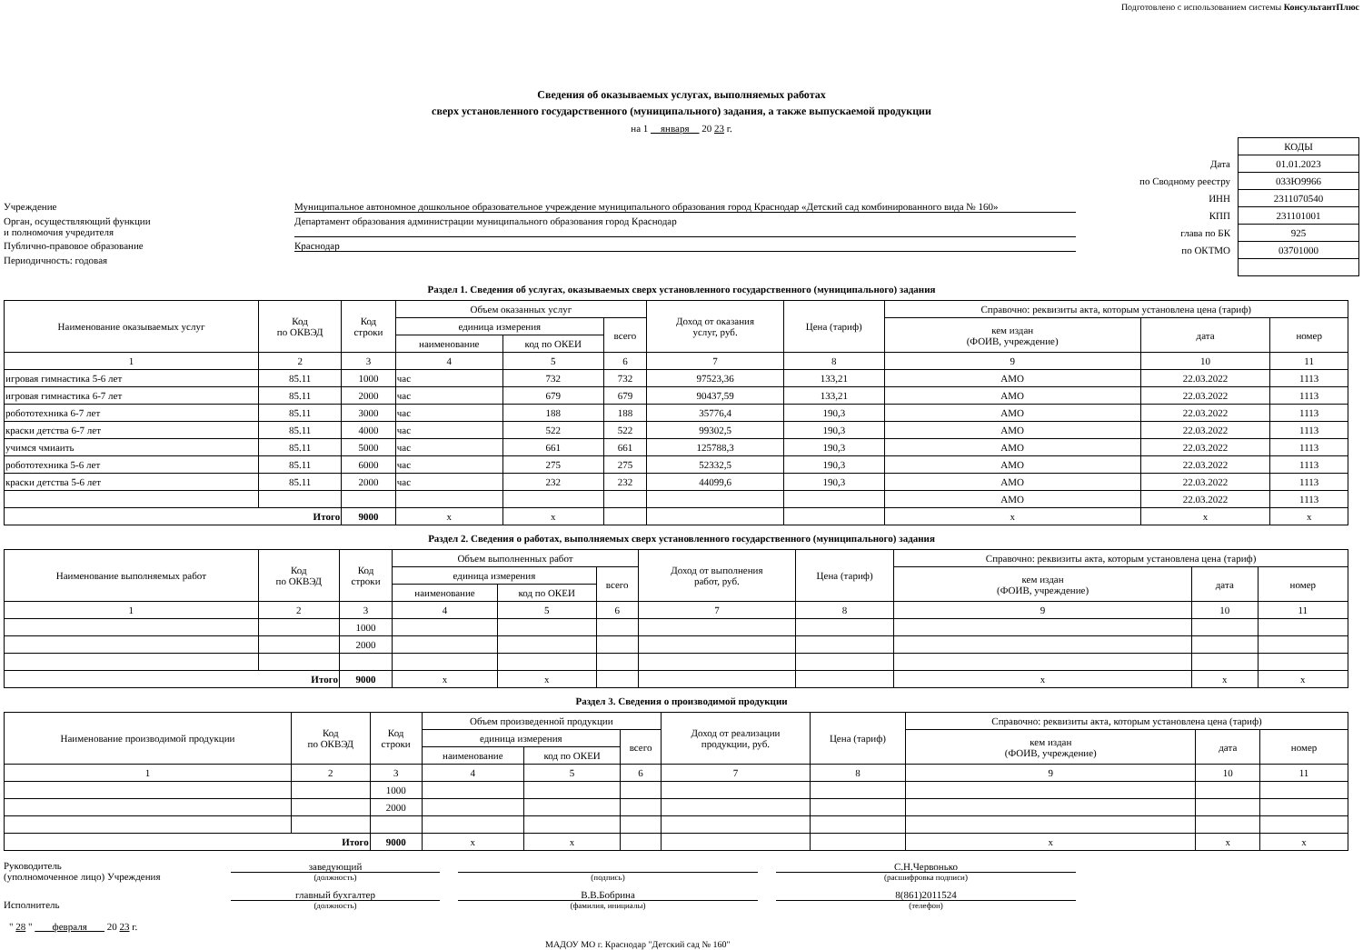Подготовлено с использованием системы КонсультантПлюс
Сведения об оказываемых услугах, выполняемых работах
сверх установленного государственного (муниципального) задания, а также выпускаемой продукции
на 1 января 20 23 г.
Учреждение Муниципальное автономное дошкольное образовательное учреждение муниципального образования город Краснодар «Детский сад комбинированного вида № 160»
Орган, осуществляющий функции
и полномочия учредителя Департамент образования администрации муниципального образования город Краснодар
Публично-правовое образование Краснодар
Периодичность: годовая
| | КОДЫ |
| Дата | 01.01.2023 |
| по Сводному реестру | 033Ю9966 |
| ИНН | 2311070540 |
| КПП | 231101001 |
| глава по БК | 925 |
| по ОКТМО | 03701000 |
Раздел 1. Сведения об услугах, оказываемых сверх установленного государственного (муниципального) задания
| Наименование оказываемых услуг | Код по ОКВЭД | Код строки | Объем оказанных услуг | | | Доход от оказания услуг, руб. | Цена (тариф) | Справочно: реквизиты акта, которым установлена цена (тариф) | | |
| --- | --- | --- | --- | --- | --- | --- | --- | --- | --- | --- |
| | | | единица измерения | | всего | | | кем издан (ФОИВ, учреждение) | дата | номер |
| | | | наименование | код по ОКЕИ | | | | | | |
| 1 | 2 | 3 | 4 | 5 | 6 | 7 | 8 | 9 | 10 | 11 |
| игровая гимнастика 5-6 лет | 85.11 | 1000 | час | 732 | 732 | 97523,36 | 133,21 | АМО | 22.03.2022 | 1113 |
| игровая гимнастика 6-7 лет | 85.11 | 2000 | час | 679 | 679 | 90437,59 | 133,21 | АМО | 22.03.2022 | 1113 |
| робототехника 6-7 лет | 85.11 | 3000 | час | 188 | 188 | 35776,4 | 190,3 | АМО | 22.03.2022 | 1113 |
| краски детства 6-7 лет | 85.11 | 4000 | час | 522 | 522 | 99302,5 | 190,3 | АМО | 22.03.2022 | 1113 |
| учимся чмиаить | 85.11 | 5000 | час | 661 | 661 | 125788,3 | 190,3 | АМО | 22.03.2022 | 1113 |
| робототехника 5-6 лет | 85.11 | 6000 | час | 275 | 275 | 52332,5 | 190,3 | АМО | 22.03.2022 | 1113 |
| краски детства 5-6 лет | 85.11 | 2000 | час | 232 | 232 | 44099,6 | 190,3 | АМО | 22.03.2022 | 1113 |
| | | | | | | | | АМО | 22.03.2022 | 1113 |
| Итого | | 9000 | x | x | | | | x | x | x |
Раздел 2. Сведения о работах, выполняемых сверх установленного государственного (муниципального) задания
| Наименование выполняемых работ | Код по ОКВЭД | Код строки | Объем выполненных работ | | | Доход от выполнения работ, руб. | Цена (тариф) | Справочно: реквизиты акта, которым установлена цена (тариф) | | |
| --- | --- | --- | --- | --- | --- | --- | --- | --- | --- | --- |
| | | | единица измерения | | всего | | | кем издан (ФОИВ, учреждение) | дата | номер |
| | | | наименование | код по ОКЕИ | | | | | | |
| 1 | 2 | 3 | 4 | 5 | 6 | 7 | 8 | 9 | 10 | 11 |
| | | 1000 | | | | | | | | |
| | | 2000 | | | | | | | | |
| Итого | | 9000 | x | x | | | | x | x | x |
Раздел 3. Сведения о производимой продукции
| Наименование производимой продукции | Код по ОКВЭД | Код строки | Объем произведенной продукции | | | Доход от реализации продукции, руб. | Цена (тариф) | Справочно: реквизиты акта, которым установлена цена (тариф) | | |
| --- | --- | --- | --- | --- | --- | --- | --- | --- | --- | --- |
| | | | единица измерения | | всего | | | кем издан (ФОИВ, учреждение) | дата | номер |
| | | | наименование | код по ОКЕИ | | | | | | |
| 1 | 2 | 3 | 4 | 5 | 6 | 7 | 8 | 9 | 10 | 11 |
| | | 1000 | | | | | | | | |
| | | 2000 | | | | | | | | |
| Итого | | 9000 | x | x | | | | x | x | x |
Руководитель
(уполномоченное лицо) Учреждения
заведующий
(должность)
(подпись)
С.Н.Червонько
(расшифровка подписи)
Исполнитель
главный бухгалтер
(должность)
В.В.Бобрина
(фамилия, инициалы)
8(861)2011524
(телефон)
" 28 " февраля 20 23 г.
МАДОУ МО г. Краснодар "Детский сад № 160"